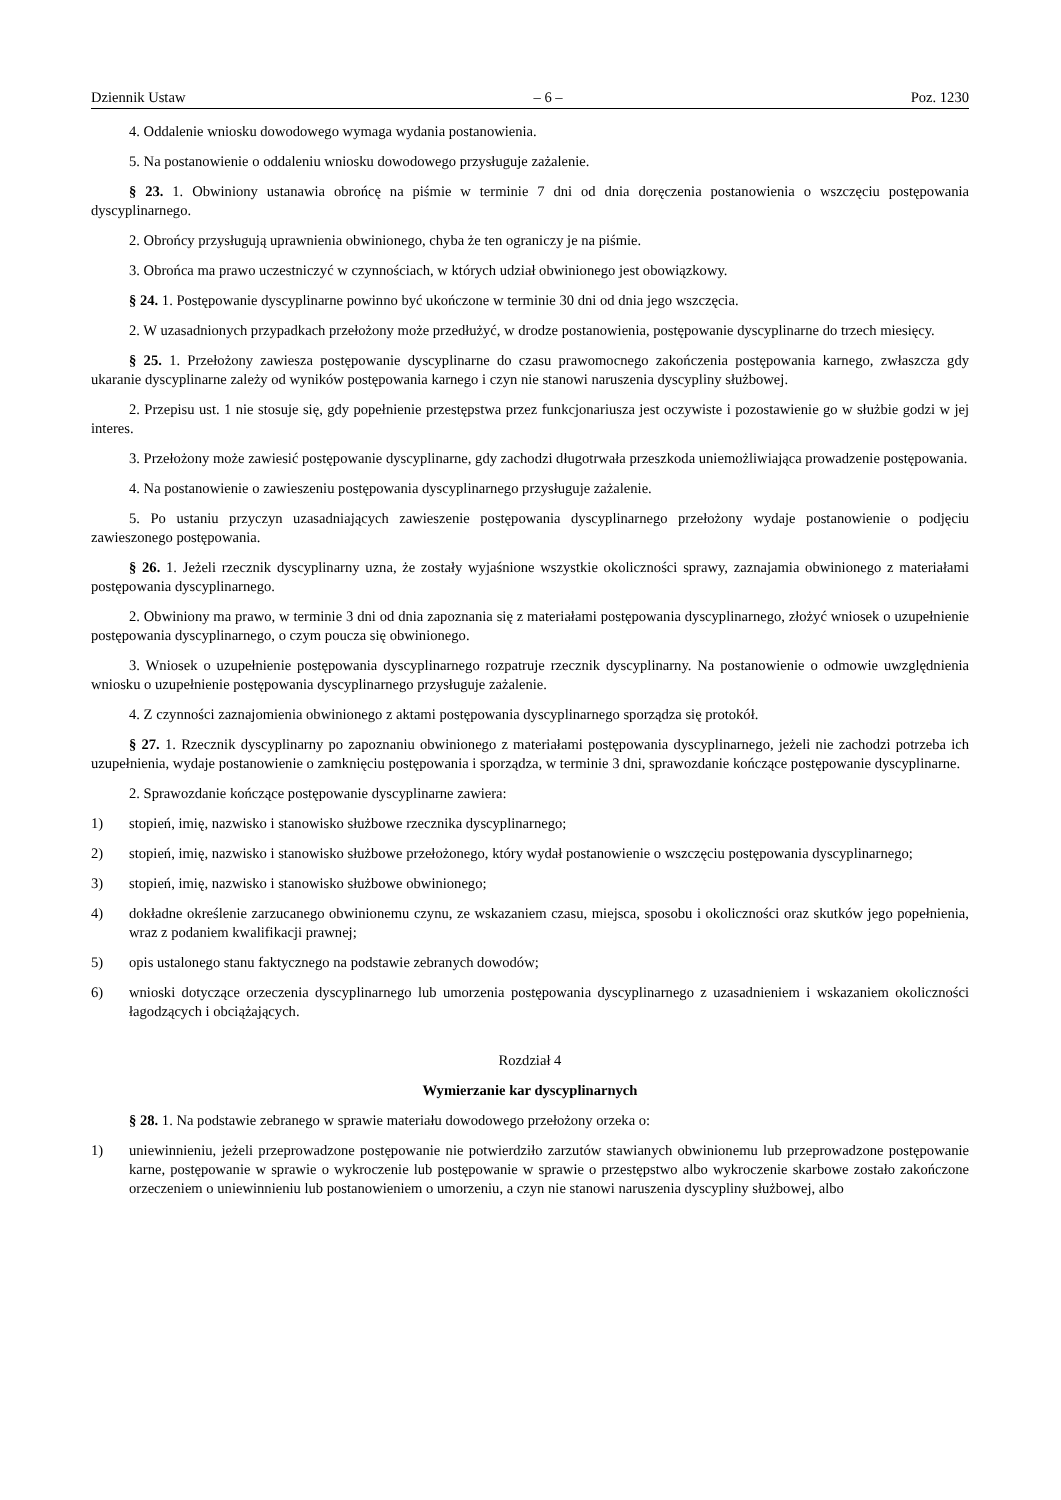Dziennik Ustaw – 6 – Poz. 1230
4. Oddalenie wniosku dowodowego wymaga wydania postanowienia.
5. Na postanowienie o oddaleniu wniosku dowodowego przysługuje zażalenie.
§ 23. 1. Obwiniony ustanawia obrońcę na piśmie w terminie 7 dni od dnia doręczenia postanowienia o wszczęciu postępowania dyscyplinarnego.
2. Obrońcy przysługują uprawnienia obwinionego, chyba że ten ograniczy je na piśmie.
3. Obrońca ma prawo uczestniczyć w czynnościach, w których udział obwinionego jest obowiązkowy.
§ 24. 1. Postępowanie dyscyplinarne powinno być ukończone w terminie 30 dni od dnia jego wszczęcia.
2. W uzasadnionych przypadkach przełożony może przedłużyć, w drodze postanowienia, postępowanie dyscyplinarne do trzech miesięcy.
§ 25. 1. Przełożony zawiesza postępowanie dyscyplinarne do czasu prawomocnego zakończenia postępowania karnego, zwłaszcza gdy ukaranie dyscyplinarne zależy od wyników postępowania karnego i czyn nie stanowi naruszenia dyscypliny służbowej.
2. Przepisu ust. 1 nie stosuje się, gdy popełnienie przestępstwa przez funkcjonariusza jest oczywiste i pozostawienie go w służbie godzi w jej interes.
3. Przełożony może zawiesić postępowanie dyscyplinarne, gdy zachodzi długotrwała przeszkoda uniemożliwiająca prowadzenie postępowania.
4. Na postanowienie o zawieszeniu postępowania dyscyplinarnego przysługuje zażalenie.
5. Po ustaniu przyczyn uzasadniających zawieszenie postępowania dyscyplinarnego przełożony wydaje postanowienie o podjęciu zawieszonego postępowania.
§ 26. 1. Jeżeli rzecznik dyscyplinarny uzna, że zostały wyjaśnione wszystkie okoliczności sprawy, zaznajamia obwinionego z materiałami postępowania dyscyplinarnego.
2. Obwiniony ma prawo, w terminie 3 dni od dnia zapoznania się z materiałami postępowania dyscyplinarnego, złożyć wniosek o uzupełnienie postępowania dyscyplinarnego, o czym poucza się obwinionego.
3. Wniosek o uzupełnienie postępowania dyscyplinarnego rozpatruje rzecznik dyscyplinarny. Na postanowienie o odmowie uwzględnienia wniosku o uzupełnienie postępowania dyscyplinarnego przysługuje zażalenie.
4. Z czynności zaznajomienia obwinionego z aktami postępowania dyscyplinarnego sporządza się protokół.
§ 27. 1. Rzecznik dyscyplinarny po zapoznaniu obwinionego z materiałami postępowania dyscyplinarnego, jeżeli nie zachodzi potrzeba ich uzupełnienia, wydaje postanowienie o zamknięciu postępowania i sporządza, w terminie 3 dni, sprawozdanie kończące postępowanie dyscyplinarne.
2. Sprawozdanie kończące postępowanie dyscyplinarne zawiera:
1) stopień, imię, nazwisko i stanowisko służbowe rzecznika dyscyplinarnego;
2) stopień, imię, nazwisko i stanowisko służbowe przełożonego, który wydał postanowienie o wszczęciu postępowania dyscyplinarnego;
3) stopień, imię, nazwisko i stanowisko służbowe obwinionego;
4) dokładne określenie zarzucanego obwinionemu czynu, ze wskazaniem czasu, miejsca, sposobu i okoliczności oraz skutków jego popełnienia, wraz z podaniem kwalifikacji prawnej;
5) opis ustalonego stanu faktycznego na podstawie zebranych dowodów;
6) wnioski dotyczące orzeczenia dyscyplinarnego lub umorzenia postępowania dyscyplinarnego z uzasadnieniem i wskazaniem okoliczności łagodzących i obciążających.
Rozdział 4
Wymierzanie kar dyscyplinarnych
§ 28. 1. Na podstawie zebranego w sprawie materiału dowodowego przełożony orzeka o:
1) uniewinnieniu, jeżeli przeprowadzone postępowanie nie potwierdziło zarzutów stawianych obwinionemu lub przeprowadzone postępowanie karne, postępowanie w sprawie o wykroczenie lub postępowanie w sprawie o przestępstwo albo wykroczenie skarbowe zostało zakończone orzeczeniem o uniewinnieniu lub postanowieniem o umorzeniu, a czyn nie stanowi naruszenia dyscypliny służbowej, albo